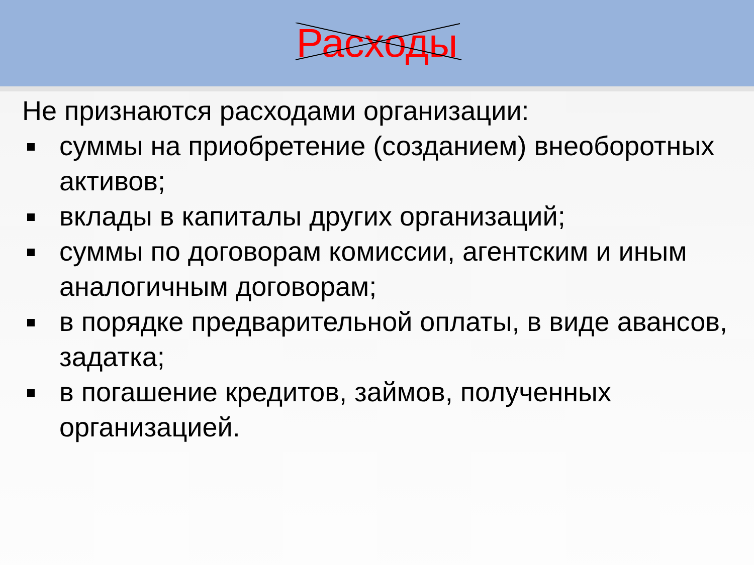Расходы
Не признаются расходами организации:
суммы на приобретение (созданием) внеоборотных активов;
вклады в капиталы других организаций;
суммы по договорам комиссии, агентским и иным аналогичным договорам;
в порядке предварительной оплаты, в виде авансов, задатка;
в погашение кредитов, займов, полученных организацией.